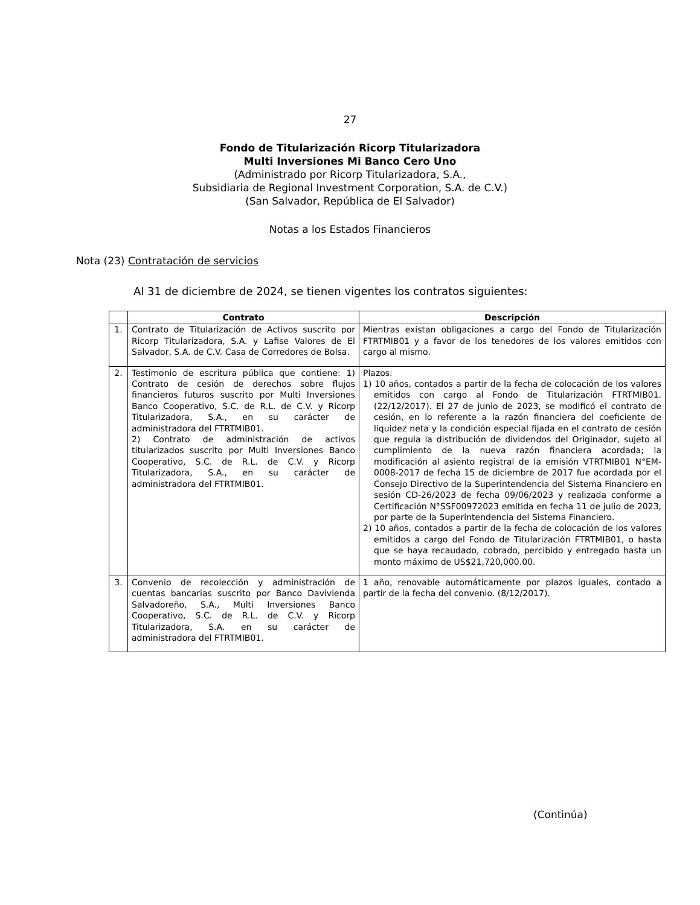27
Fondo de Titularización Ricorp Titularizadora
Multi Inversiones Mi Banco Cero Uno
(Administrado por Ricorp Titularizadora, S.A.,
Subsidiaria de Regional Investment Corporation, S.A. de C.V.)
(San Salvador, República de El Salvador)
Notas a los Estados Financieros
Nota (23) Contratación de servicios
Al 31 de diciembre de 2024, se tienen vigentes los contratos siguientes:
| | Contrato | Descripción |
| --- | --- | --- |
| 1. | Contrato de Titularización de Activos suscrito por Ricorp Titularizadora, S.A. y Lafise Valores de El Salvador, S.A. de C.V. Casa de Corredores de Bolsa. | Mientras existan obligaciones a cargo del Fondo de Titularización FTRTMIB01 y a favor de los tenedores de los valores emitidos con cargo al mismo. |
| 2. | Testimonio de escritura pública que contiene: 1) Contrato de cesión de derechos sobre flujos financieros futuros suscrito por Multi Inversiones Banco Cooperativo, S.C. de R.L. de C.V. y Ricorp Titularizadora, S.A., en su carácter de administradora del FTRTMIB01. 2) Contrato de administración de activos titularizados suscrito por Multi Inversiones Banco Cooperativo, S.C. de R.L. de C.V. y Ricorp Titularizadora, S.A., en su carácter de administradora del FTRTMIB01. | Plazos: 1) 10 años, contados a partir de la fecha de colocación de los valores emitidos con cargo al Fondo de Titularización FTRTMIB01. (22/12/2017). El 27 de junio de 2023, se modificó el contrato de cesión, en lo referente a la razón financiera del coeficiente de liquidez neta y la condición especial fijada en el contrato de cesión que regula la distribución de dividendos del Originador, sujeto al cumplimiento de la nueva razón financiera acordada; la modificación al asiento registral de la emisión VTRTMIB01 N°EM-0008-2017 de fecha 15 de diciembre de 2017 fue acordada por el Consejo Directivo de la Superintendencia del Sistema Financiero en sesión CD-26/2023 de fecha 09/06/2023 y realizada conforme a Certificación N°SSF00972023 emitida en fecha 11 de julio de 2023, por parte de la Superintendencia del Sistema Financiero. 2) 10 años, contados a partir de la fecha de colocación de los valores emitidos a cargo del Fondo de Titularización FTRTMIB01, o hasta que se haya recaudado, cobrado, percibido y entregado hasta un monto máximo de US$21,720,000.00. |
| 3. | Convenio de recolección y administración de cuentas bancarias suscrito por Banco Davivienda Salvadoreño, S.A., Multi Inversiones Banco Cooperativo, S.C. de R.L. de C.V. y Ricorp Titularizadora, S.A. en su carácter de administradora del FTRTMIB01. | 1 año, renovable automáticamente por plazos iguales, contado a partir de la fecha del convenio. (8/12/2017). |
(Continúa)